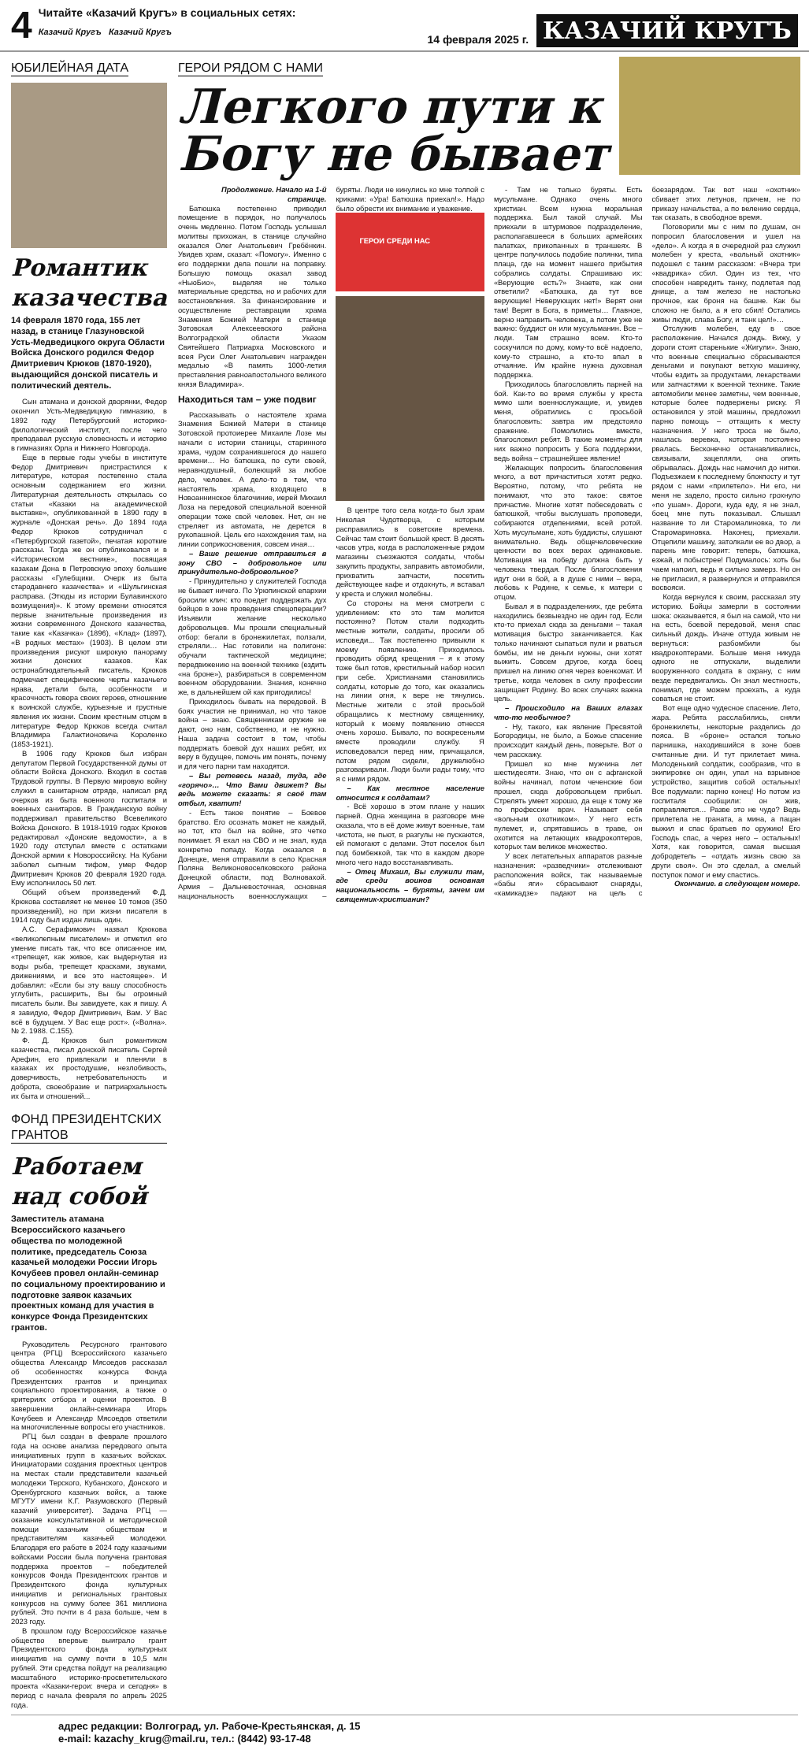4
Читайте «Казачий Кругъ» в социальных сетях:
Казачий Кругъ Казачий Кругъ
14 февраля 2025 г.
КАЗАЧИЙ КРУГЪ
ЮБИЛЕЙНАЯ ДАТА
Романтик казачества
14 февраля 1870 года, 155 лет назад, в станице Глазуновской Усть-Медведицкого округа Области Войска Донского родился Федор Дмитриевич Крюков (1870-1920), выдающийся донской писатель и политический деятель.
Сын атамана и донской дворянки, Федор окончил Усть-Медведицкую гимназию, в 1892 году Петербургский историко-филологический институт, после чего преподавал русскую словесность и историю в гимназиях Орла и Нижнего Новгорода.
Еще в первые годы учебы в институте Федор Дмитриевич пристрастился к литературе, которая постепенно стала основным содержанием его жизни. Литературная деятельность открылась со статьи «Казаки на академической выставке», опубликованной в 1890 году в журнале «Донская речь». До 1894 года Федор Крюков сотрудничал с «Петербургской газетой», печатая короткие рассказы. Тогда же он опубликовался и в «Историческом вестнике», посвящая казакам Дона в Петровскую эпоху большие рассказы «Гулебщики. Очерк из быта стародавнего казачества» и «Шульгинская расправа. (Этюды из истории Булавинского возмущения)». К этому времени относятся первые значительные произведения из жизни современного Донского казачества, такие как «Казачка» (1896), «Клад» (1897), «В родных местах» (1903). В целом эти произведения рисуют широкую панораму жизни донских казаков. Как остронаблюдательный писатель, Крюков подмечает специфические черты казачьего нрава, детали быта, особенности и красочность говора своих героев, отношение к воинской службе, курьезные и грустные явления их жизни. Своим крестным отцом в литературе Федор Крюков всегда считал Владимира Галактионовича Короленко (1853-1921).
В 1906 году Крюков был избран депутатом Первой Государственной думы от области Войска Донского. Входил в состав Трудовой группы. В Первую мировую войну служил в санитарном отряде, написал ряд очерков из быта военного госпиталя и военных санитаров. В Гражданскую войну поддерживал правительство Всевеликого Войска Донского. В 1918-1919 годах Крюков редактировал «Донские ведомости», а в 1920 году отступал вместе с остатками Донской армии к Новороссийску. На Кубани заболел сыпным тифом, умер Федор Дмитриевич Крюков 20 февраля 1920 года. Ему исполнилось 50 лет.
Общий объем произведений Ф.Д. Крюкова составляет не менее 10 томов (350 произведений), но при жизни писателя в 1914 году был издан лишь один.
А.С. Серафимович назвал Крюкова «великолепным писателем» и отметил его умение писать так, что все описанное им, «трепещет, как живое, как выдернутая из воды рыба, трепещет красками, звуками, движениями, и все это настоящее». И добавлял: «Если бы эту вашу способность углубить, расширить, Вы бы огромный писатель были. Вы завидуете, как я пишу. А я завидую, Федор Дмитриевич, Вам. У Вас всё в будущем. У Вас еще рост». («Волна». № 2. 1988. С.155).
Ф. Д. Крюков был романтиком казачества, писал донской писатель Сергей Арефин, его привлекали и пленяли в казаках их простодушие, незлобивость, доверчивость, нетребовательность и доброта, своеобразие и патриархальность их быта и отношений...
ФОНД ПРЕЗИДЕНТСКИХ ГРАНТОВ
Работаем над собой
Заместитель атамана Всероссийского казачьего общества по молодежной политике, председатель Союза казачьей молодежи России Игорь Кочубеев провел онлайн-семинар по социальному проектированию и подготовке заявок казачьих проектных команд для участия в конкурсе Фонда Президентских грантов.
Руководитель Ресурсного грантового центра (РГЦ) Всероссийского казачьего общества Александр Мясоедов рассказал об особенностях конкурса Фонда Президентских грантов и принципах социального проектирования, а также о критериях отбора и оценки проектов. В завершении онлайн-семинара Игорь Кочубеев и Александр Мясоедов ответили на многочисленные вопросы его участников.
РГЦ был создан в феврале прошлого года на основе анализа передового опыта инициативных групп в казачьих войсках. Инициаторами создания проектных центров на местах стали представители казачьей молодежи Терского, Кубанского, Донского и Оренбургского казачьих войск, а также МГУТУ имени К.Г. Разумовского (Первый казачий университет). Задача РГЦ — оказание консультативной и методической помощи казачьим обществам и представителям казачьей молодежи. Благодаря его работе в 2024 году казачьими войсками России была получена грантовая поддержка проектов – победителей конкурсов Фонда Президентских грантов и Президентского фонда культурных инициатив и региональных грантовых конкурсов на сумму более 361 миллиона рублей. Это почти в 4 раза больше, чем в 2023 году.
В прошлом году Всероссийское казачье общество впервые выиграло грант Президентского фонда культурных инициатив на сумму почти в 10,5 млн рублей. Эти средства пойдут на реализацию масштабного историко-просветительского проекта «Казаки-герои: вчера и сегодня» в период с начала февраля по апрель 2025 года.
ГЕРОИ РЯДОМ С НАМИ
Легкого пути к Богу не бывает
Продолжение. Начало на 1-й странице.
Батюшка постепенно приводил помещение в порядок, но получалось очень медленно. Потом Господь услышал молитвы прихожан, в станице случайно оказался Олег Анатольевич Гребёнкин. Увидев храм, сказал: «Помогу». Именно с его поддержки дела пошли на поправку. Большую помощь оказал завод «НьюБио», выделяя не только материальные средства, но и рабочих для восстановления. За финансирование и осуществление реставрации храма Знамения Божией Матери в станице Зотовская Алексеевского района Волгоградской области Указом Святейшего Патриарха Московского и всея Руси Олег Анатольевич награжден медалью «В память 1000-летия преставления равноапостольного великого князя Владимира».
Находиться там – уже подвиг
Рассказывать о настоятеле храма Знамения Божией Матери в станице Зотовской протоиерее Михаиле Лозе мы начали с истории станицы, старинного храма, чудом сохранившегося до нашего времени… Но батюшка, по сути своей, неравнодушный, болеющий за любое дело, человек. А дело-то в том, что настоятель храма, входящего в Новоаннинское благочиние, иерей Михаил Лоза на передовой специальной военной операции тоже свой человек. Нет, он не стреляет из автомата, не дерется в рукопашной. Цель его нахождения там, на линии соприкосновения, совсем иная…
– Ваше решение отправиться в зону СВО – добровольное или принудительно-добровольное?
- Принудительно у служителей Господа не бывает ничего. По Урюпинской епархии бросили клич: кто поедет поддержать дух бойцов в зоне проведения спецоперации? Изъявили желание несколько добровольцев. Мы прошли специальный отбор: бегали в бронежилетах, ползали, стреляли… Нас готовили на полигоне: обучали тактической медицине; передвижению на военной технике (ездить «на броне»), разбираться в современном военном оборудовании. Знания, конечно же, в дальнейшем ой как пригодились!
Приходилось бывать на передовой. В боях участия не принимал, но что такое война – знаю. Священникам оружие не дают, оно нам, собственно, и не нужно. Наша задача состоит в том, чтобы поддержать боевой дух наших ребят, их веру в будущее, помочь им понять, почему и для чего парни там находятся.
– Вы ретевесь назад, туда, где «горячо»… Что Вами движет? Вы ведь можете сказать: я своё там отбыл, хватит!
- Есть такое понятие – Боевое братство. Его осознать может не каждый, но тот, кто был на войне, это четко понимает. Я ехал на СВО и не знал, куда конкретно попаду. Когда оказался в Донецке, меня отправили в село Красная Поляна Великоновоселковского района Донецкой области, под Волновахой. Армия – Дальневосточная, основная национальность военнослужащих – буряты. Люди не кинулись ко мне толпой с криками: «Ура! Батюшка приехал!». Надо было обрести их внимание и уважение.
ГЕРОИ СРЕДИ НАС
В центре того села когда-то был храм Николая Чудотворца, с которым расправились в советские времена. Сейчас там стоит большой крест. В десять часов утра, когда в расположенные рядом магазины съезжаются солдаты, чтобы закупить продукты, заправить автомобили, прихватить запчасти, посетить действующее кафе и отдохнуть, я вставал у креста и служил молебны.
Со стороны на меня смотрели с удивлением: кто это там молится постоянно? Потом стали подходить местные жители, солдаты, просили об исповеди... Так постепенно привыкли к моему появлению. Приходилось проводить обряд крещения – я к этому тоже был готов, крестильный набор носил при себе. Христианами становились солдаты, которые до того, как оказались на линии огня, к вере не тянулись. Местные жители с этой просьбой обращались к местному священнику, который к моему появлению отнесся очень хорошо. Бывало, по воскресеньям вместе проводили службу. Я исповедовался перед ним, причащался, потом рядом сидели, дружелюбно разговаривали. Люди были рады тому, что я с ними рядом.
– Как местное население относится к солдатам?
- Всё хорошо в этом плане у наших парней. Одна женщина в разговоре мне сказала, что в её доме живут военные, там чистота, не пьют, в разгулы не пускаются, ей помогают с делами. Этот поселок был под бомбежкой, так что в каждом дворе много чего надо восстанавливать.
– Отец Михаил, Вы служили там, где среди воинов основная национальность – буряты, зачем им священник-христианин?
- Там не только буряты. Есть мусульмане. Однако очень много христиан. Всем нужна моральная поддержка. Был такой случай. Мы приехали в штурмовое подразделение, располагавшееся в больших армейских палатках, прикопанных в траншеях. В центре получилось подобие полянки, типа плаца, где на момент нашего прибытия собрались солдаты. Спрашиваю их: «Верующие есть?» Знаете, как они ответили? «Батюшка, да тут все верующие! Неверующих нет!» Верят они там! Верят в Бога, в приметы… Главное, верно направить человека, а потом уже не важно: буддист он или мусульманин. Все – люди. Там страшно всем. Кто-то соскучился по дому, кому-то всё надоело, кому-то страшно, а кто-то впал в отчаяние. Им крайне нужна духовная поддержка.
Приходилось благословлять парней на бой. Как-то во время службы у креста мимо шли военнослужащие, и, увидев меня, обратились с просьбой благословить: завтра им предстояло сражение. Помолились вместе, благословил ребят. В такие моменты для них важно попросить у Бога поддержки, ведь война – страшнейшее явление!
Желающих попросить благословения много, а вот причаститься хотят редко. Вероятно, потому, что ребята не понимают, что это такое: святое причастие. Многие хотят побеседовать с батюшкой, чтобы выслушать проповеди, собираются отделениями, всей ротой. Хоть мусульмане, хоть буддисты, слушают внимательно. Ведь общечеловеческие ценности во всех верах одинаковые. Мотивация на победу должна быть у человека твердая. После благословения идут они в бой, а в душе с ними – вера, любовь к Родине, к семье, к матери с отцом.
Бывал я в подразделениях, где ребята находились безвыездно не один год. Если кто-то приехал сюда за деньгами – такая мотивация быстро заканчивается. Как только начинают сыпаться пули и рваться бомбы, им не деньги нужны, они хотят выжить. Совсем другое, когда боец пришел на линию огня через военкомат. И третье, когда человек в силу профессии защищает Родину. Во всех случаях важна цель.
– Происходило на Ваших глазах что-то необычное?
- Ну, такого, как явление Пресвятой Богородицы, не было, а Божье спасение происходит каждый день, поверьте. Вот о чем расскажу.
Пришел ко мне мужчина лет шестидесяти. Знаю, что он с афганской войны начинал, потом чеченские бои прошел, сюда добровольцем прибыл. Стрелять умеет хорошо, да еще к тому же по профессии врач. Называет себя «вольным охотником». У него есть пулемет, и, спрятавшись в траве, он охотится на летающих квадрокоптеров, которых там великое множество.
У всех летательных аппаратов разные назначения: «разведчики» отслеживают расположения войск, так называемые «бабы яги» сбрасывают снаряды, «камикадзе» падают на цель с боезарядом. Так вот наш «охотник» сбивает этих летунов, причем, не по приказу начальства, а по велению сердца, так сказать, в свободное время.
Поговорили мы с ним по душам, он попросил благословения и ушел на «дело». А когда я в очередной раз служил молебен у креста, «вольный охотник» подошел с таким рассказом: «Вчера три «квадрика» сбил. Один из тех, что способен навредить танку, подлетая под днище, а там железо не настолько прочное, как броня на башне. Как бы сложно не было, а я его сбил! Остались живы люди, слава Богу, и танк цел!»…
Отслужив молебен, еду в свое расположение. Начался дождь. Вижу, у дороги стоят старенькие «Жигули». Знаю, что военные специально сбрасываются деньгами и покупают ветхую машинку, чтобы ездить за продуктами, лекарствами или запчастями к военной технике. Такие автомобили менее заметны, чем военные, которые более подвержены риску. Я остановился у этой машины, предложил парню помощь – оттащить к месту назначения. У него троса не было, нашлась веревка, которая постоянно рвалась. Бесконечно останавливались, связывали, зацепляли, она опять обрывалась. Дождь нас намочил до нитки. Подъезжаем к последнему блокпосту и тут рядом с нами «прилетело». Ни его, ни меня не задело, просто сильно грохнуло «по ушам». Дороги, куда еду, я не знал, боец мне путь показывал. Слышал название то ли Старомалиновка, то ли Старомариновка. Наконец, приехали. Отцепили машину, затолкали ее во двор, а парень мне говорит: теперь, батюшка, езжай, и побыстрее! Подумалось: хоть бы чаем напоил, ведь я сильно замерз. Но он не пригласил, я развернулся и отправился восвояси.
Когда вернулся к своим, рассказал эту историю. Бойцы замерли в состоянии шока: оказывается, я был на самой, что ни на есть, боевой передовой, меня спас сильный дождь. Иначе оттуда живым не вернуться: разбомбили бы квадрокоптерами. Больше меня никуда одного не отпускали, выделили вооруженного солдата в охрану, с ним везде передвигались. Он знал местность, понимал, где можем проехать, а куда соваться не стоит.
Вот еще одно чудесное спасение. Лето, жара. Ребята расслабились, сняли бронежилеты, некоторые разделись до пояса. В «броне» остался только парнишка, находившийся в зоне боев считанные дни. И тут прилетает мина. Молоденький солдатик, сообразив, что в экипировке он один, упал на взрывное устройство, защитив собой остальных! Все подумали: парню конец! Но потом из госпиталя сообщили: он жив, поправляется… Разве это не чудо? Ведь прилетела не граната, а мина, а пацан выжил и спас братьев по оружию! Его Господь спас, а через него – остальных! Хотя, как говорится, самая высшая добродетель – «отдать жизнь свою за други своя». Он это сделал, а смелый поступок помог и ему спастись.
Окончание. в следующем номере.
адрес редакции: Волгоград, ул. Рабоче-Крестьянская, д. 15
e-mail: kazachy_krug@mail.ru, тел.: (8442) 93-17-48